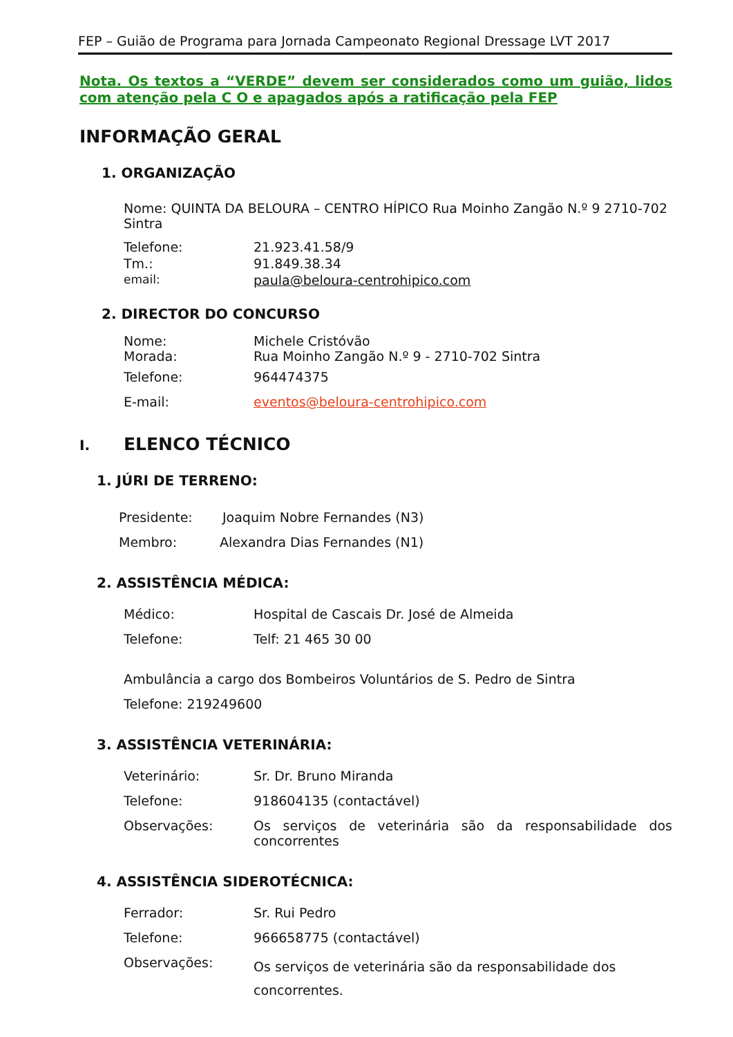FEP – Guião de Programa para Jornada Campeonato Regional Dressage LVT 2017
Nota. Os textos a “VERDE” devem ser considerados como um guião, lidos com atenção pela C O e apagados após a ratificação pela FEP
INFORMAÇÃO GERAL
1. ORGANIZAÇÃO
Nome: QUINTA DA BELOURA – CENTRO HÍPICO Rua Moinho Zangão N.º 9 2710-702 Sintra
Telefone: 21.923.41.58/9
Tm.: 91.849.38.34
email: paula@beloura-centrohipico.com
2. DIRECTOR DO CONCURSO
Nome: Michele Cristóvão
Morada: Rua Moinho Zangão N.º 9 - 2710-702 Sintra
Telefone: 964474375
E-mail: eventos@beloura-centrohipico.com
I. ELENCO TÉCNICO
1. JÚRI DE TERRENO:
Presidente: Joaquim Nobre Fernandes (N3)
Membro: Alexandra Dias Fernandes (N1)
2. ASSISTÊNCIA MÉDICA:
Médico: Hospital de Cascais Dr. José de Almeida
Telefone: Telf: 21 465 30 00
Ambulância a cargo dos Bombeiros Voluntários de S. Pedro de Sintra
Telefone: 219249600
3. ASSISTÊNCIA VETERINÁRIA:
Veterinário: Sr. Dr. Bruno Miranda
Telefone: 918604135 (contactável)
Observações: Os serviços de veterinária são da responsabilidade dos concorrentes
4. ASSISTÊNCIA SIDEROTÉCNICA:
Ferrador: Sr. Rui Pedro
Telefone: 966658775 (contactável)
Observações: Os serviços de veterinária são da responsabilidade dos concorrentes.